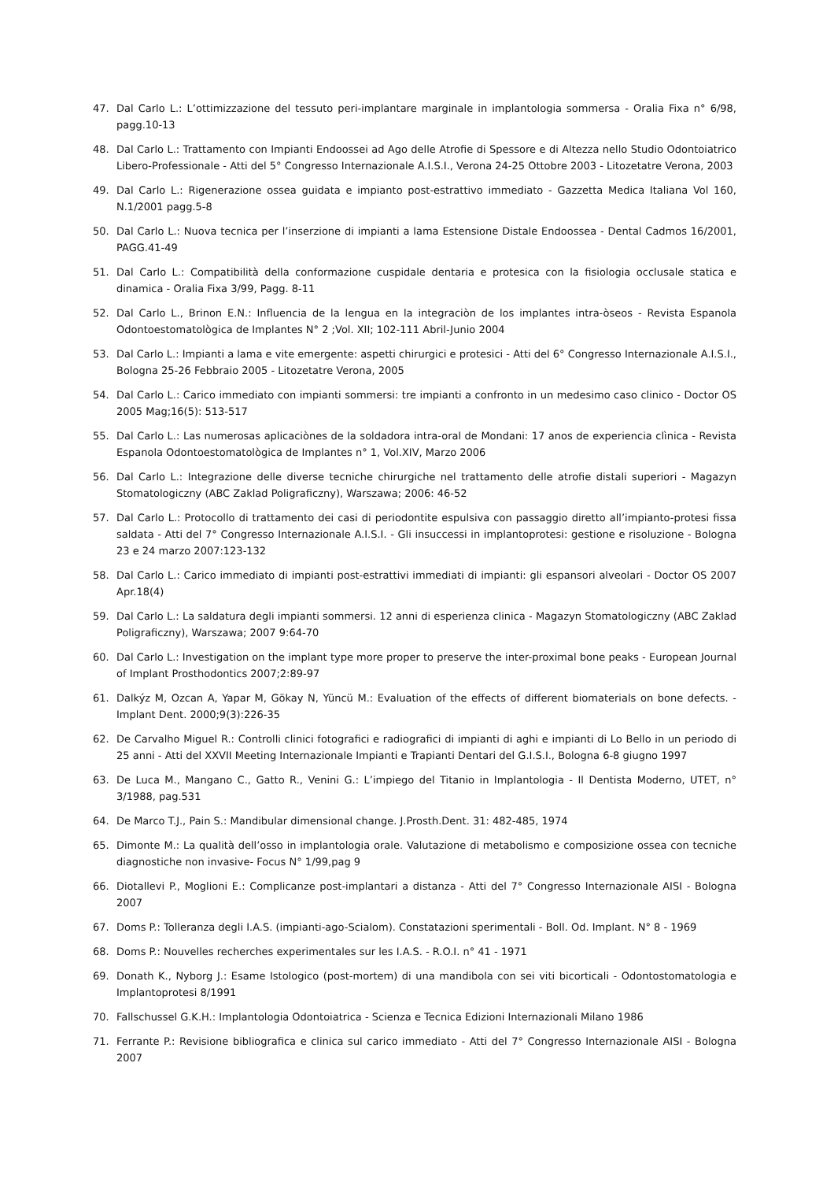47. Dal Carlo L.: L’ottimizzazione del tessuto peri-implantare marginale in implantologia sommersa - Oralia Fixa n° 6/98, pagg.10-13
48. Dal Carlo L.: Trattamento con Impianti Endoossei ad Ago delle Atrofie di Spessore e di Altezza nello Studio Odontoiatrico Libero-Professionale - Atti del 5° Congresso Internazionale A.I.S.I., Verona 24-25 Ottobre 2003 - Litozetatre Verona, 2003
49. Dal Carlo L.: Rigenerazione ossea guidata e impianto post-estrattivo immediato - Gazzetta Medica Italiana Vol 160, N.1/2001 pagg.5-8
50. Dal Carlo L.: Nuova tecnica per l’inserzione di impianti a lama Estensione Distale Endoossea - Dental Cadmos 16/2001, PAGG.41-49
51. Dal Carlo L.: Compatibilità della conformazione cuspidale dentaria e protesica con la fisiologia occlusale statica e dinamica - Oralia Fixa 3/99, Pagg. 8-11
52. Dal Carlo L., Brinon E.N.: Influencia de la lengua en la integraciòn de los implantes intra-òseos - Revista Espanola Odontoestomatològica de Implantes N° 2 ;Vol. XII; 102-111 Abril-Junio 2004
53. Dal Carlo L.: Impianti a lama e vite emergente: aspetti chirurgici e protesici - Atti del 6° Congresso Internazionale A.I.S.I., Bologna 25-26 Febbraio 2005 - Litozetatre Verona, 2005
54. Dal Carlo L.: Carico immediato con impianti sommersi: tre impianti a confronto in un medesimo caso clinico - Doctor OS 2005 Mag;16(5): 513-517
55. Dal Carlo L.: Las numerosas aplicaciònes de la soldadora intra-oral de Mondani: 17 anos de experiencia clìnica - Revista Espanola Odontoestomatològica de Implantes n° 1, Vol.XIV, Marzo 2006
56. Dal Carlo L.: Integrazione delle diverse tecniche chirurgiche nel trattamento delle atrofie distali superiori - Magazyn Stomatologiczny (ABC Zaklad Poligraficzny), Warszawa; 2006: 46-52
57. Dal Carlo L.: Protocollo di trattamento dei casi di periodontite espulsiva con passaggio diretto all’impianto-protesi fissa saldata - Atti del 7° Congresso Internazionale A.I.S.I. - Gli insuccessi in implantoprotesi: gestione e risoluzione - Bologna 23 e 24 marzo 2007:123-132
58. Dal Carlo L.: Carico immediato di impianti post-estrattivi immediati di impianti: gli espansori alveolari - Doctor OS 2007 Apr.18(4)
59. Dal Carlo L.: La saldatura degli impianti sommersi. 12 anni di esperienza clinica - Magazyn Stomatologiczny (ABC Zaklad Poligraficzny), Warszawa; 2007 9:64-70
60. Dal Carlo L.: Investigation on the implant type more proper to preserve the inter-proximal bone peaks - European Journal of Implant Prosthodontics 2007;2:89-97
61. Dalkýz M, Ozcan A, Yapar M, Gökay N, Yüncü M.: Evaluation of the effects of different biomaterials on bone defects. - Implant Dent. 2000;9(3):226-35
62. De Carvalho Miguel R.: Controlli clinici fotografici e radiografici di impianti di aghi e impianti di Lo Bello in un periodo di 25 anni - Atti del XXVII Meeting Internazionale Impianti e Trapianti Dentari del G.I.S.I., Bologna 6-8 giugno 1997
63. De Luca M., Mangano C., Gatto R., Venini G.: L’impiego del Titanio in Implantologia - Il Dentista Moderno, UTET, n° 3/1988, pag.531
64. De Marco T.J., Pain S.: Mandibular dimensional change. J.Prosth.Dent. 31: 482-485, 1974
65. Dimonte M.: La qualità dell’osso in implantologia orale. Valutazione di metabolismo e composizione ossea con tecniche diagnostiche non invasive- Focus N° 1/99,pag 9
66. Diotallevi P., Moglioni E.: Complicanze post-implantari a distanza - Atti del 7° Congresso Internazionale AISI - Bologna 2007
67. Doms P.: Tolleranza degli I.A.S. (impianti-ago-Scialom). Constatazioni sperimentali - Boll. Od. Implant. N° 8 - 1969
68. Doms P.: Nouvelles recherches experimentales sur les I.A.S. - R.O.I. n° 41 - 1971
69. Donath K., Nyborg J.: Esame Istologico (post-mortem) di una mandibola con sei viti bicorticali - Odontostomatologia e Implantoprotesi 8/1991
70. Fallschussel G.K.H.: Implantologia Odontoiatrica - Scienza e Tecnica Edizioni Internazionali Milano 1986
71. Ferrante P.: Revisione bibliografica e clinica sul carico immediato - Atti del 7° Congresso Internazionale AISI - Bologna 2007